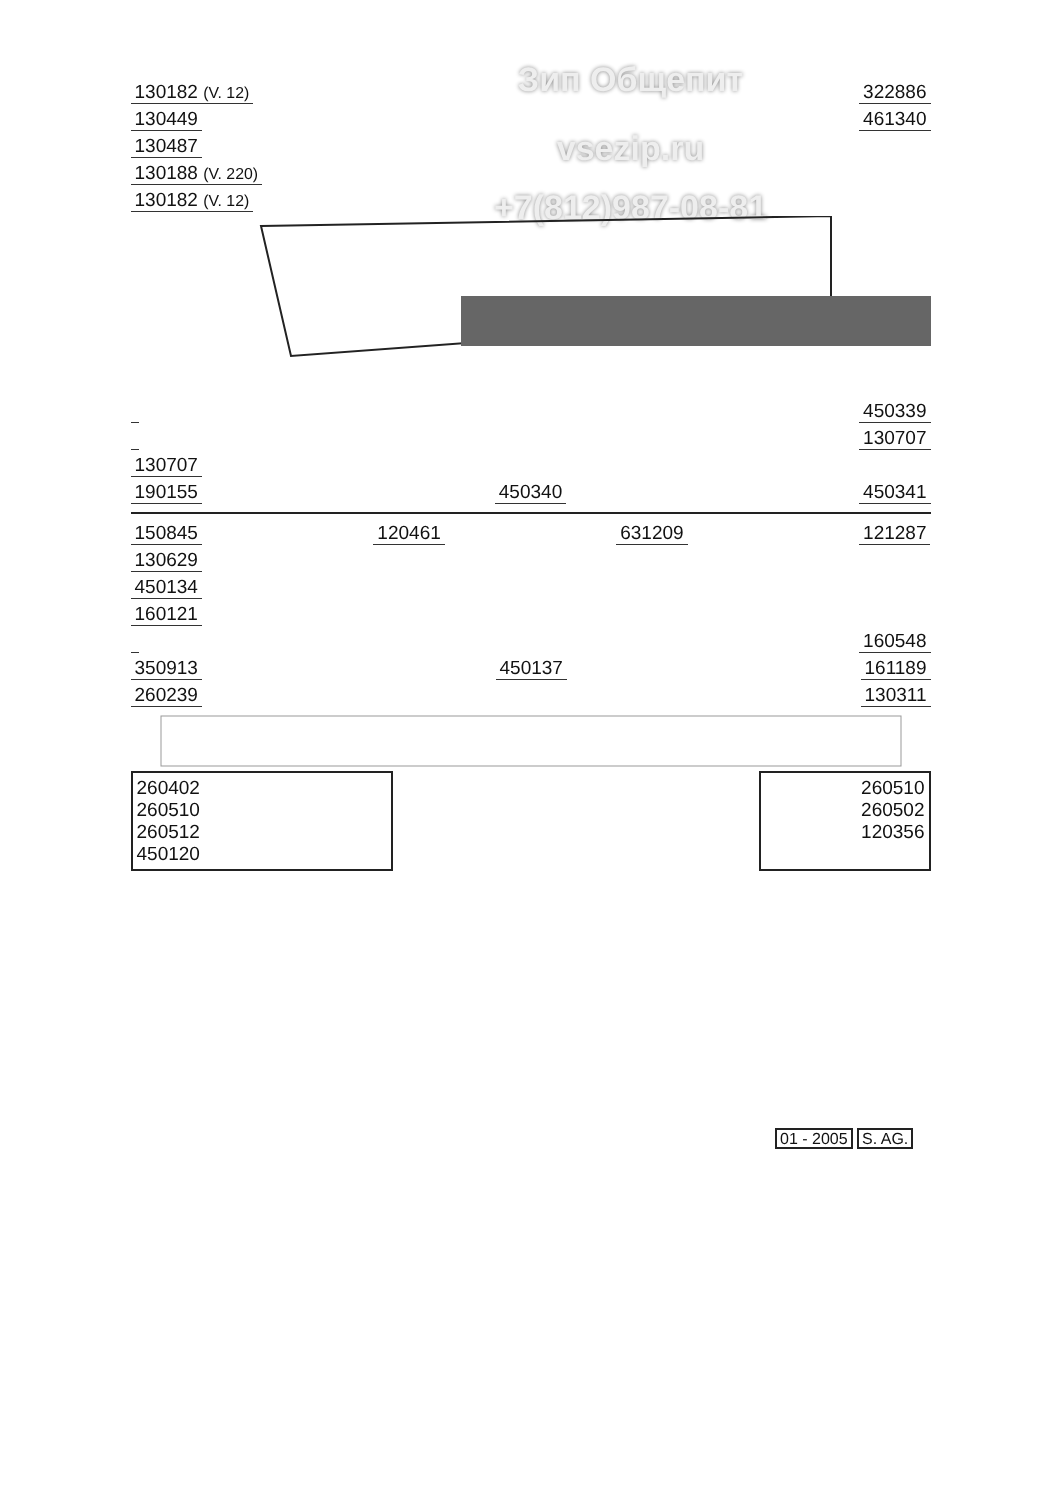Зип Общепит
vsezip.ru
+7(812)987-08-81
130182 (V. 12) 322886
130449 461340
130487
130188 (V. 220)
130182 (V. 12)
450339
130707
130707
190155 450340 450341
150845 120461 631209 121287
130629
450134
160121
160548
350913 450137 161189
260239 130311
260402
260510
260512
450120
260510
260502
120356
01 - 2005 S. AG.